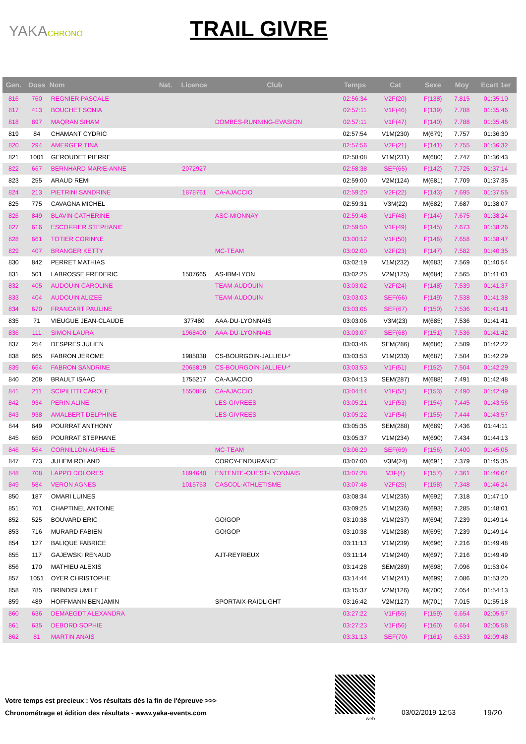YAKACHRONO
TRAIL GIVRE
| Gen. | Doss | Nom | Nat. | Licence | Club | Temps | Cat | Sexe | Moy | Ecart 1er |
| --- | --- | --- | --- | --- | --- | --- | --- | --- | --- | --- |
| 816 | 760 | REGNIER PASCALE | | | | 02:56:34 | V2F(20) | F(138) | 7.815 | 01:35:10 |
| 817 | 413 | BOUCHET SONIA | | | | 02:57:11 | V1F(46) | F(139) | 7.788 | 01:35:46 |
| 818 | 897 | MAQRAN SIHAM | | | DOMBES-RUNNING-EVASION | 02:57:11 | V1F(47) | F(140) | 7.788 | 01:35:46 |
| 819 | 84 | CHAMANT CYDRIC | | | | 02:57:54 | V1M(230) | M(679) | 7.757 | 01:36:30 |
| 820 | 294 | AMERGER TINA | | | | 02:57:56 | V2F(21) | F(141) | 7.755 | 01:36:32 |
| 821 | 1001 | GEROUDET PIERRE | | | | 02:58:08 | V1M(231) | M(680) | 7.747 | 01:36:43 |
| 822 | 667 | BERNHARD MARIE-ANNE | | 2072927 | | 02:58:38 | SEF(65) | F(142) | 7.725 | 01:37:14 |
| 823 | 255 | ARAUD REMI | | | | 02:59:00 | V2M(124) | M(681) | 7.709 | 01:37:35 |
| 824 | 213 | PIETRINI SANDRINE | | 1878761 | CA-AJACCIO | 02:59:20 | V2F(22) | F(143) | 7.695 | 01:37:55 |
| 825 | 775 | CAVAGNA MICHEL | | | | 02:59:31 | V3M(22) | M(682) | 7.687 | 01:38:07 |
| 826 | 849 | BLAVIN CATHERINE | | | ASC-MIONNAY | 02:59:48 | V1F(48) | F(144) | 7.675 | 01:38:24 |
| 827 | 616 | ESCOFFIER STEPHANIE | | | | 02:59:50 | V1F(49) | F(145) | 7.673 | 01:38:26 |
| 828 | 661 | TOTIER CORINNE | | | | 03:00:12 | V1F(50) | F(146) | 7.658 | 01:38:47 |
| 829 | 407 | BRANGER KETTY | | | MC-TEAM | 03:02:00 | V2F(23) | F(147) | 7.582 | 01:40:35 |
| 830 | 842 | PERRET MATHIAS | | | | 03:02:19 | V1M(232) | M(683) | 7.569 | 01:40:54 |
| 831 | 501 | LABROSSE FREDERIC | | 1507665 | AS-IBM-LYON | 03:02:25 | V2M(125) | M(684) | 7.565 | 01:41:01 |
| 832 | 405 | AUDOUIN CAROLINE | | | TEAM-AUDOUIN | 03:03:02 | V2F(24) | F(148) | 7.539 | 01:41:37 |
| 833 | 404 | AUDOUIN ALIZEE | | | TEAM-AUDOUIN | 03:03:03 | SEF(66) | F(149) | 7.538 | 01:41:38 |
| 834 | 670 | FRANCART PAULINE | | | | 03:03:06 | SEF(67) | F(150) | 7.536 | 01:41:41 |
| 835 | 71 | VIEUGUE JEAN-CLAUDE | | 377480 | AAA-DU-LYONNAIS | 03:03:06 | V3M(23) | M(685) | 7.536 | 01:41:41 |
| 836 | 111 | SIMON LAURA | | 1968400 | AAA-DU-LYONNAIS | 03:03:07 | SEF(68) | F(151) | 7.536 | 01:41:42 |
| 837 | 254 | DESPRES JULIEN | | | | 03:03:46 | SEM(286) | M(686) | 7.509 | 01:42:22 |
| 838 | 665 | FABRON JEROME | | 1985038 | CS-BOURGOIN-JALLIEU-* | 03:03:53 | V1M(233) | M(687) | 7.504 | 01:42:29 |
| 839 | 664 | FABRON SANDRINE | | 2065819 | CS-BOURGOIN-JALLIEU-* | 03:03:53 | V1F(51) | F(152) | 7.504 | 01:42:29 |
| 840 | 208 | BRAULT ISAAC | | 1755217 | CA-AJACCIO | 03:04:13 | SEM(287) | M(688) | 7.491 | 01:42:48 |
| 841 | 211 | SCIPILITTI CAROLE | | 1550886 | CA-AJACCIO | 03:04:14 | V1F(52) | F(153) | 7.490 | 01:42:49 |
| 842 | 934 | PERIN ALINE | | | LES-GIVREES | 03:05:21 | V1F(53) | F(154) | 7.445 | 01:43:56 |
| 843 | 938 | AMALBERT DELPHINE | | | LES-GIVREES | 03:05:22 | V1F(54) | F(155) | 7.444 | 01:43:57 |
| 844 | 649 | POURRAT ANTHONY | | | | 03:05:35 | SEM(288) | M(689) | 7.436 | 01:44:11 |
| 845 | 650 | POURRAT STEPHANE | | | | 03:05:37 | V1M(234) | M(690) | 7.434 | 01:44:13 |
| 846 | 564 | CORNILLON AURELIE | | | MC-TEAM | 03:06:29 | SEF(69) | F(156) | 7.400 | 01:45:05 |
| 847 | 773 | JUHEM ROLAND | | | CORCY-ENDURANCE | 03:07:00 | V3M(24) | M(691) | 7.379 | 01:45:35 |
| 848 | 708 | LAPPO DOLORES | | 1894640 | ENTENTE-OUEST-LYONNAIS | 03:07:28 | V3F(4) | F(157) | 7.361 | 01:46:04 |
| 849 | 584 | VERON AGNES | | 1015753 | CASCOL-ATHLETISME | 03:07:48 | V2F(25) | F(158) | 7.348 | 01:46:24 |
| 850 | 187 | OMARI LUINES | | | | 03:08:34 | V1M(235) | M(692) | 7.318 | 01:47:10 |
| 851 | 701 | CHAPTINEL ANTOINE | | | | 03:09:25 | V1M(236) | M(693) | 7.285 | 01:48:01 |
| 852 | 525 | BOUVARD ERIC | | | GO!GOP | 03:10:38 | V1M(237) | M(694) | 7.239 | 01:49:14 |
| 853 | 716 | MURARD FABIEN | | | GO!GOP | 03:10:38 | V1M(238) | M(695) | 7.239 | 01:49:14 |
| 854 | 127 | BALIQUE FABRICE | | | | 03:11:13 | V1M(239) | M(696) | 7.216 | 01:49:48 |
| 855 | 117 | GAJEWSKI RENAUD | | | AJT-REYRIEUX | 03:11:14 | V1M(240) | M(697) | 7.216 | 01:49:49 |
| 856 | 170 | MATHIEU ALEXIS | | | | 03:14:28 | SEM(289) | M(698) | 7.096 | 01:53:04 |
| 857 | 1051 | OYER CHRISTOPHE | | | | 03:14:44 | V1M(241) | M(699) | 7.086 | 01:53:20 |
| 858 | 785 | BRINDISI UMILE | | | | 03:15:37 | V2M(126) | M(700) | 7.054 | 01:54:13 |
| 859 | 489 | HOFFMANN BENJAMIN | | | SPORTAIX-RAIDLIGHT | 03:16:42 | V2M(127) | M(701) | 7.015 | 01:55:18 |
| 860 | 636 | DEMAEGDT ALEXANDRA | | | | 03:27:22 | V1F(55) | F(159) | 6.654 | 02:05:57 |
| 861 | 635 | DEBORD SOPHIE | | | | 03:27:23 | V1F(56) | F(160) | 6.654 | 02:05:58 |
| 862 | 81 | MARTIN ANAIS | | | | 03:31:13 | SEF(70) | F(161) | 6.533 | 02:09:48 |
Votre temps est precieux : Vos résultats dès la fin de l'épreuve >>>
Chronométrage et édition des résultats - www.yaka-events.com
web
03/02/2019 12:53 19/20